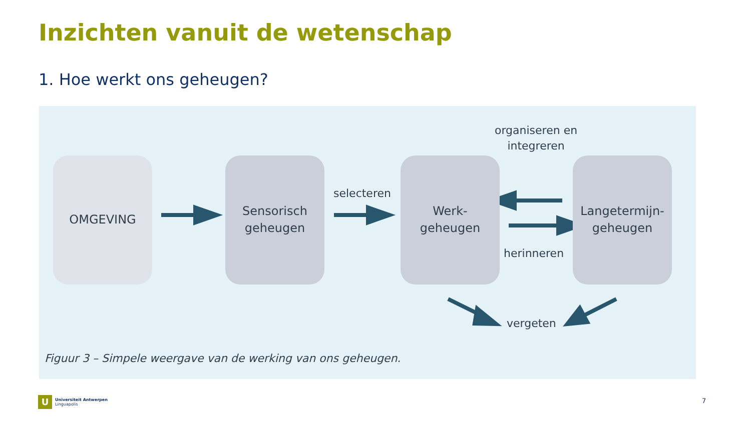Inzichten vanuit de wetenschap
1. Hoe werkt ons geheugen?
OMGEVING
Sensorisch
geheugen
Werk-
geheugen
Langetermijn-
geheugen
selecteren
organiseren en
integreren
herinneren
vergeten
Figuur 3 – Simpele weergave van de werking van ons geheugen.
U
Universiteit Antwerpen
Linguapolis
7